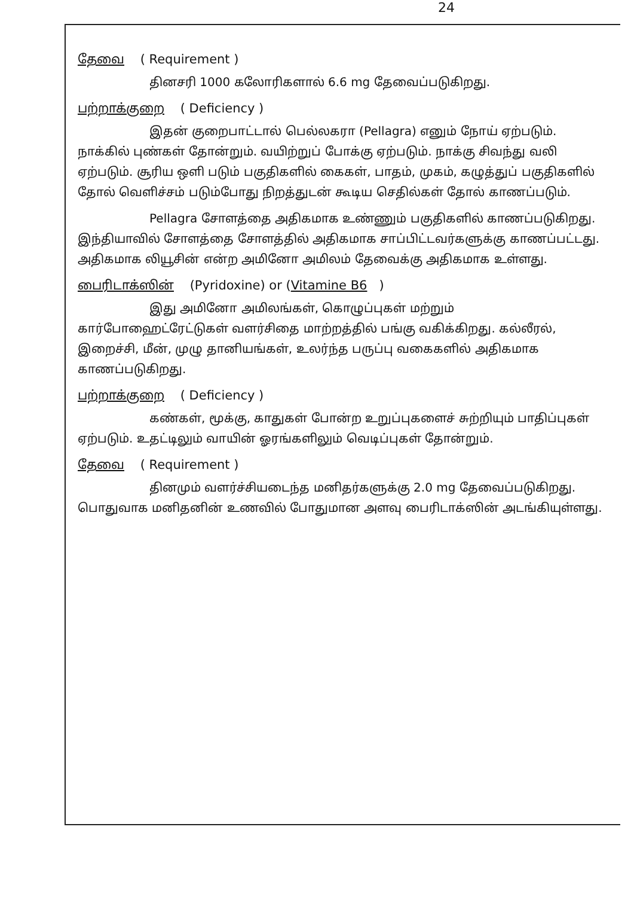24
தேவை ( Requirement )
தினசரி 1000 கலோரிகளால் 6.6 mg தேவைப்படுகிறது.
பற்றாக்குறை ( Deficiency )
இதன் குறைபாட்டால் பெல்லகரா (Pellagra) எனும் நோய் ஏற்படும். நாக்கில் புண்கள் தோன்றும். வயிற்றுப் போக்கு ஏற்படும். நாக்கு சிவந்து வலி ஏற்படும். சூரிய ஒளி படும் பகுதிகளில் கைகள், பாதம், முகம், கழுத்துப் பகுதிகளில் தோல் வெளிச்சம் படும்போது நிறத்துடன் கூடிய செதில்கள் தோல் காணப்படும்.
Pellagra சோளத்தை அதிகமாக உண்ணும் பகுதிகளில் காணப்படுகிறது. இந்தியாவில் சோளத்தை சோளத்தில் அதிகமாக சாப்பிட்டவர்களுக்கு காணப்பட்டது. அதிகமாக லியூசின் என்ற அமினோ அமிலம் தேவைக்கு அதிகமாக உள்ளது.
பைரிடாக்ஸின் (Pyridoxine) or (Vitamine B6)
இது அமினோ அமிலங்கள், கொழுப்புகள் மற்றும் கார்போஹைட்ரேட்டுகள் வளர்சிதை மாற்றத்தில் பங்கு வகிக்கிறது. கல்லீரல், இறைச்சி, மீன், முழு தானியங்கள், உலர்ந்த பருப்பு வகைகளில் அதிகமாக காணப்படுகிறது.
பற்றாக்குறை ( Deficiency )
கண்கள், மூக்கு, காதுகள் போன்ற உறுப்புகளைச் சுற்றியும் பாதிப்புகள் ஏற்படும். உதட்டிலும் வாயின் ஓரங்களிலும் வெடிப்புகள் தோன்றும்.
தேவை ( Requirement )
தினமும் வளர்ச்சியடைந்த மனிதர்களுக்கு 2.0 mg தேவைப்படுகிறது. பொதுவாக மனிதனின் உணவில் போதுமான அளவு பைரிடாக்ஸின் அடங்கியுள்ளது.